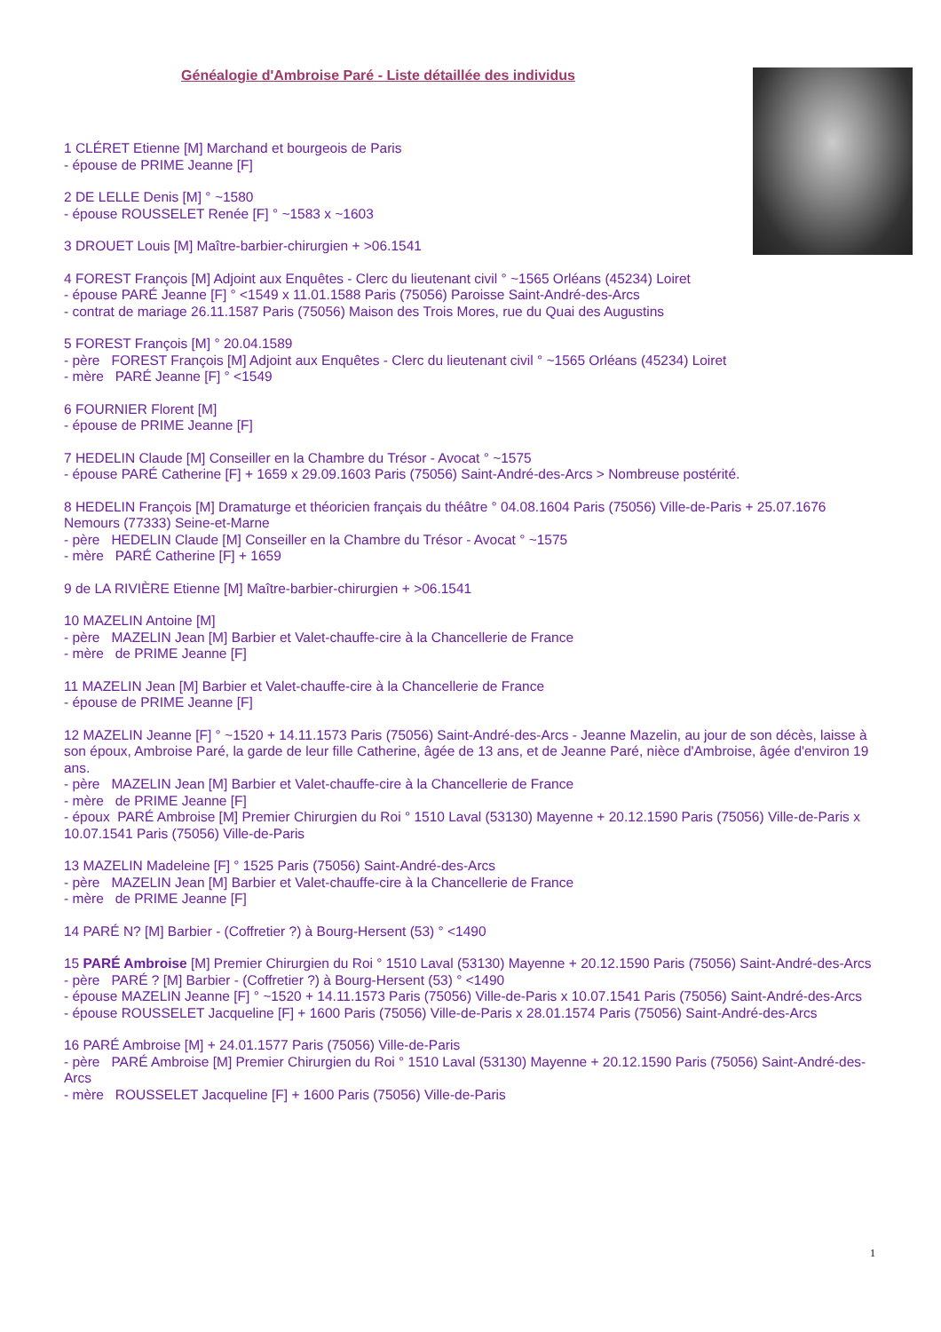Généalogie d'Ambroise Paré - Liste détaillée des individus
1 CLÉRET Etienne [M] Marchand et bourgeois de Paris
- épouse de PRIME Jeanne [F]
2 DE LELLE Denis [M] ° ~1580
- épouse ROUSSELET Renée [F] ° ~1583 x ~1603
3 DROUET Louis [M] Maître-barbier-chirurgien + >06.1541
4 FOREST François [M] Adjoint aux Enquêtes - Clerc du lieutenant civil ° ~1565 Orléans (45234) Loiret
- épouse PARÉ Jeanne [F] ° <1549 x 11.01.1588 Paris (75056) Paroisse Saint-André-des-Arcs
- contrat de mariage 26.11.1587 Paris (75056) Maison des Trois Mores, rue du Quai des Augustins
5 FOREST François [M] ° 20.04.1589
- père FOREST François [M] Adjoint aux Enquêtes - Clerc du lieutenant civil ° ~1565 Orléans (45234) Loiret
- mère PARÉ Jeanne [F] ° <1549
6 FOURNIER Florent [M]
- épouse de PRIME Jeanne [F]
7 HEDELIN Claude [M] Conseiller en la Chambre du Trésor - Avocat ° ~1575
- épouse PARÉ Catherine [F] + 1659 x 29.09.1603 Paris (75056) Saint-André-des-Arcs > Nombreuse postérité.
8 HEDELIN François [M] Dramaturge et théoricien français du théâtre ° 04.08.1604 Paris (75056) Ville-de-Paris + 25.07.1676 Nemours (77333) Seine-et-Marne
- père HEDELIN Claude [M] Conseiller en la Chambre du Trésor - Avocat ° ~1575
- mère PARÉ Catherine [F] + 1659
9 de LA RIVIÈRE Etienne [M] Maître-barbier-chirurgien + >06.1541
10 MAZELIN Antoine [M]
- père MAZELIN Jean [M] Barbier et Valet-chauffe-cire à la Chancellerie de France
- mère de PRIME Jeanne [F]
11 MAZELIN Jean [M] Barbier et Valet-chauffe-cire à la Chancellerie de France
- épouse de PRIME Jeanne [F]
12 MAZELIN Jeanne [F] ° ~1520 + 14.11.1573 Paris (75056) Saint-André-des-Arcs - Jeanne Mazelin, au jour de son décès, laisse à son époux, Ambroise Paré, la garde de leur fille Catherine, âgée de 13 ans, et de Jeanne Paré, nièce d'Ambroise, âgée d'environ 19 ans.
- père MAZELIN Jean [M] Barbier et Valet-chauffe-cire à la Chancellerie de France
- mère de PRIME Jeanne [F]
- époux PARÉ Ambroise [M] Premier Chirurgien du Roi ° 1510 Laval (53130) Mayenne + 20.12.1590 Paris (75056) Ville-de-Paris x 10.07.1541 Paris (75056) Ville-de-Paris
13 MAZELIN Madeleine [F] ° 1525 Paris (75056) Saint-André-des-Arcs
- père MAZELIN Jean [M] Barbier et Valet-chauffe-cire à la Chancellerie de France
- mère de PRIME Jeanne [F]
14 PARÉ N? [M] Barbier - (Coffretier ?) à Bourg-Hersent (53) ° <1490
15 PARÉ Ambroise [M] Premier Chirurgien du Roi ° 1510 Laval (53130) Mayenne + 20.12.1590 Paris (75056) Saint-André-des-Arcs
- père PARÉ ? [M] Barbier - (Coffretier ?) à Bourg-Hersent (53) ° <1490
- épouse MAZELIN Jeanne [F] ° ~1520 + 14.11.1573 Paris (75056) Ville-de-Paris x 10.07.1541 Paris (75056) Saint-André-des-Arcs
- épouse ROUSSELET Jacqueline [F] + 1600 Paris (75056) Ville-de-Paris x 28.01.1574 Paris (75056) Saint-André-des-Arcs
16 PARÉ Ambroise [M] + 24.01.1577 Paris (75056) Ville-de-Paris
- père PARÉ Ambroise [M] Premier Chirurgien du Roi ° 1510 Laval (53130) Mayenne + 20.12.1590 Paris (75056) Saint-André-des-Arcs
- mère ROUSSELET Jacqueline [F] + 1600 Paris (75056) Ville-de-Paris
1